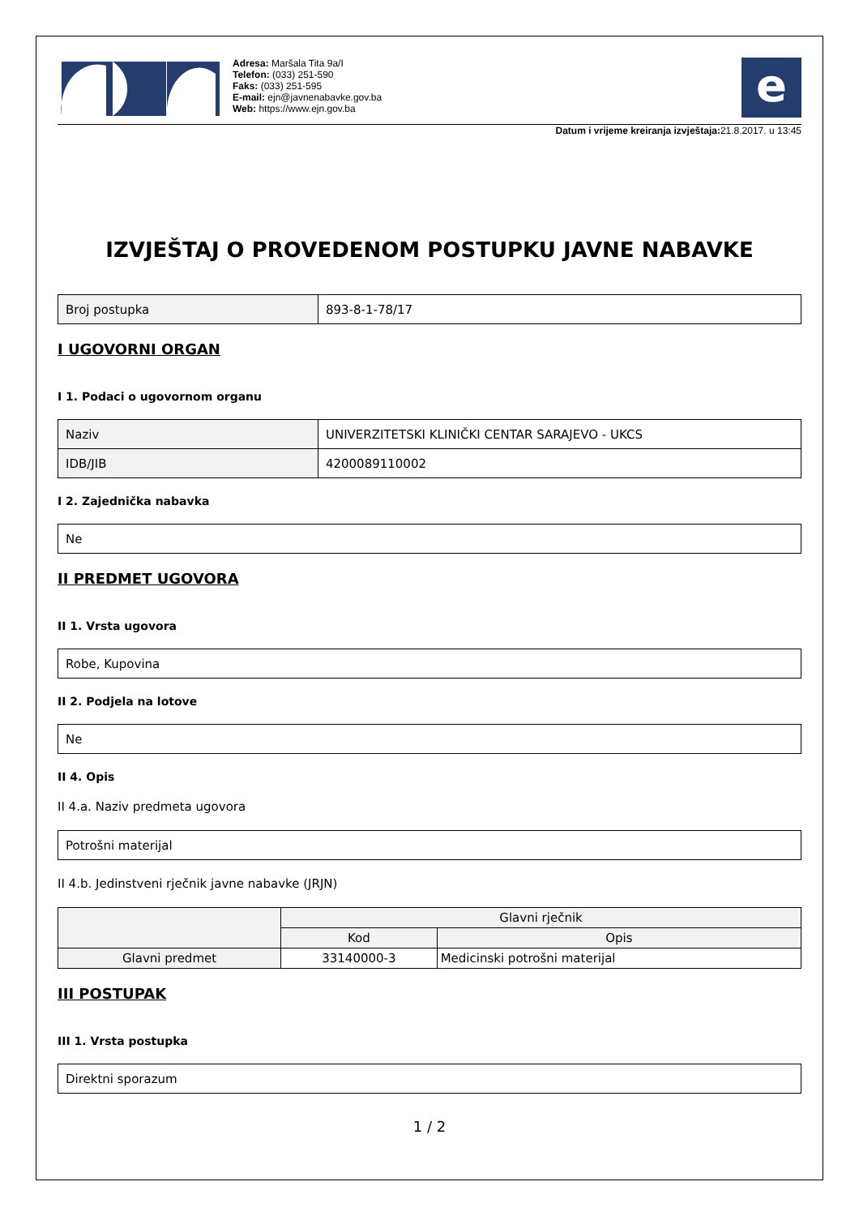Adresa: Maršala Tita 9a/I
Telefon: (033) 251-590
Faks: (033) 251-595
E-mail: ejn@javnenabavke.gov.ba
Web: https://www.ejn.gov.ba
e
Datum i vrijeme kreiranja izvještaja: 21.8.2017. u 13:45
IZVJEŠTAJ O PROVEDENOM POSTUPKU JAVNE NABAVKE
| Broj postupka | 893-8-1-78/17 |
I UGOVORNI ORGAN
I 1. Podaci o ugovornom organu
| Naziv | UNIVERZITETSKI KLINIČKI CENTAR SARAJEVO - UKCS |
| IDB/JIB | 4200089110002 |
I 2. Zajednička nabavka
| Ne |
II PREDMET UGOVORA
II 1. Vrsta ugovora
| Robe, Kupovina |
II 2. Podjela na lotove
| Ne |
II 4. Opis
II 4.a. Naziv predmeta ugovora
| Potrošni materijal |
II 4.b. Jedinstveni rječnik javne nabavke (JRJN)
| | Glavni rječnik | |
| --- | --- | --- |
| | Kod | Opis |
| Glavni predmet | 33140000-3 | Medicinski potrošni materijal |
III POSTUPAK
III 1. Vrsta postupka
| Direktni sporazum |
1 / 2